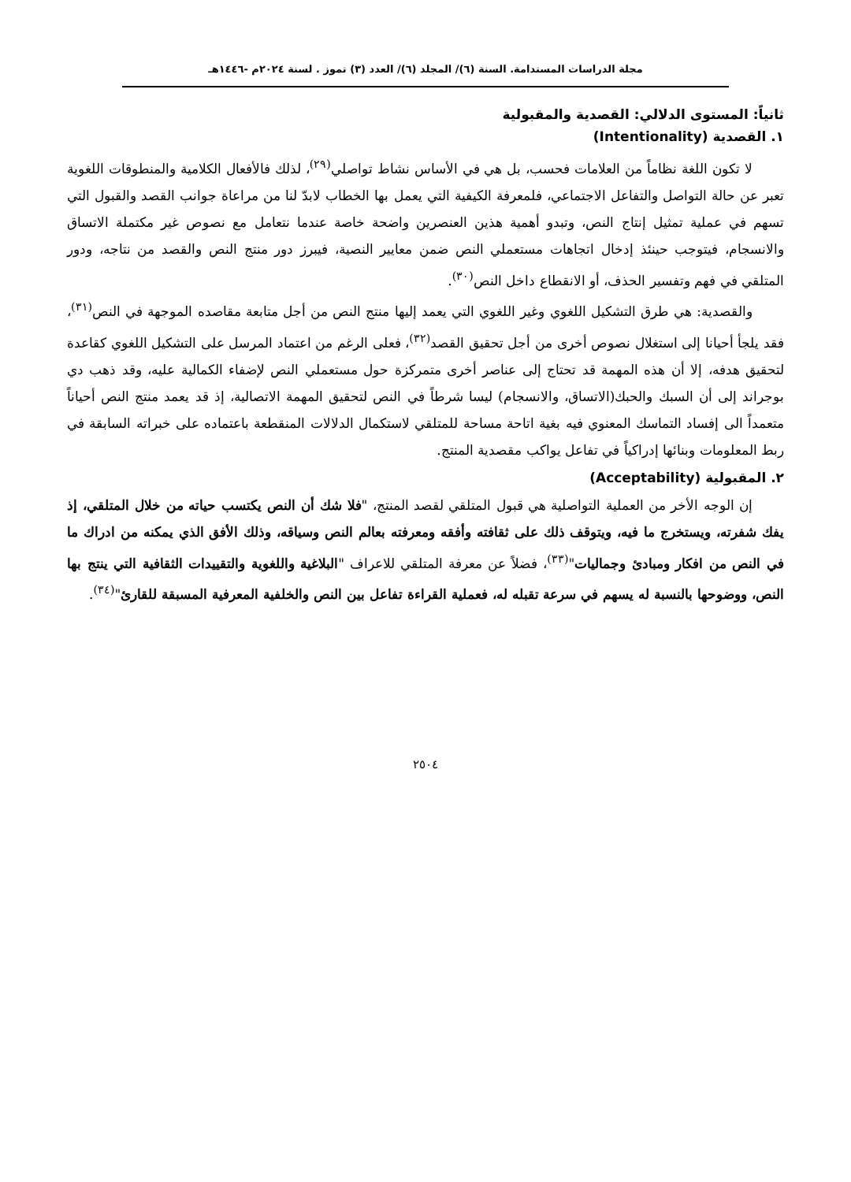مجلة الدراسات المستدامة. السنة (٦)/ المجلد (٦)/ العدد (٣) تموز . لسنة ٢٠٢٤م -١٤٤٦هـ
ثانياً: المستوى الدلالي: القصدية والمقبولية
١. القصدية (Intentionality)
لا تكون اللغة نظاماً من العلامات فحسب، بل هي في الأساس نشاط تواصلي<sup>(٢٩)</sup>، لذلك فالأفعال الكلامية والمنطوقات اللغوية تعبر عن حالة التواصل والتفاعل الاجتماعي، فلمعرفة الكيفية التي يعمل بها الخطاب لابدّ لنا من مراعاة جوانب القصد والقبول التي تسهم في عملية تمثيل إنتاج النص، وتبدو أهمية هذين العنصرين واضحة خاصة عندما نتعامل مع نصوص غير مكتملة الاتساق والانسجام، فيتوجب حينئذ إدخال اتجاهات مستعملي النص ضمن معايير النصية، فيبرز دور منتج النص والقصد من نتاجه، ودور المتلقي في فهم وتفسير الحذف، أو الانقطاع داخل النص<sup>(٣٠)</sup>.
والقصدية: هي طرق التشكيل اللغوي وغير اللغوي التي يعمد إليها منتج النص من أجل متابعة مقاصده الموجهة في النص<sup>(٣١)</sup>، فقد يلجأ أحيانا إلى استغلال نصوص أخرى من أجل تحقيق القصد<sup>(٣٢)</sup>، فعلى الرغم من اعتماد المرسل على التشكيل اللغوي كقاعدة لتحقيق هدفه، إلا أن هذه المهمة قد تحتاج إلى عناصر أخرى متمركزة حول مستعملي النص لإضفاء الكمالية عليه، وقد ذهب دي بوجراند إلى أن السبك والحبك(الاتساق، والانسجام) ليسا شرطاً في النص لتحقيق المهمة الاتصالية، إذ قد يعمد منتج النص أحياناً متعمداً الى إفساد التماسك المعنوي فيه بغية اتاحة مساحة للمتلقي لاستكمال الدلالات المنقطعة باعتماده على خبراته السابقة في ربط المعلومات وبنائها إدراكياً في تفاعل يواكب مقصدية المنتج.
٢. المقبولية (Acceptability)
إن الوجه الأخر من العملية التواصلية هي قبول المتلقي لقصد المنتج، "فلا شك أن النص يكتسب حياته من خلال المتلقي، إذ يفك شفرته، ويستخرج ما فيه، ويتوقف ذلك على ثقافته وأفقه ومعرفته بعالم النص وسياقه، وذلك الأفق الذي يمكنه من ادراك ما في النص من افكار ومبادئ وجماليات"<sup>(٣٣)</sup>، فضلاً عن معرفة المتلقي للاعراف "البلاغية واللغوية والتقييدات الثقافية التي ينتج بها النص، ووضوحها بالنسبة له يسهم في سرعة تقبله له، فعملية القراءة تفاعل بين النص والخلفية المعرفية المسبقة للقارئ"<sup>(٣٤)</sup>.
٢٥٠٤